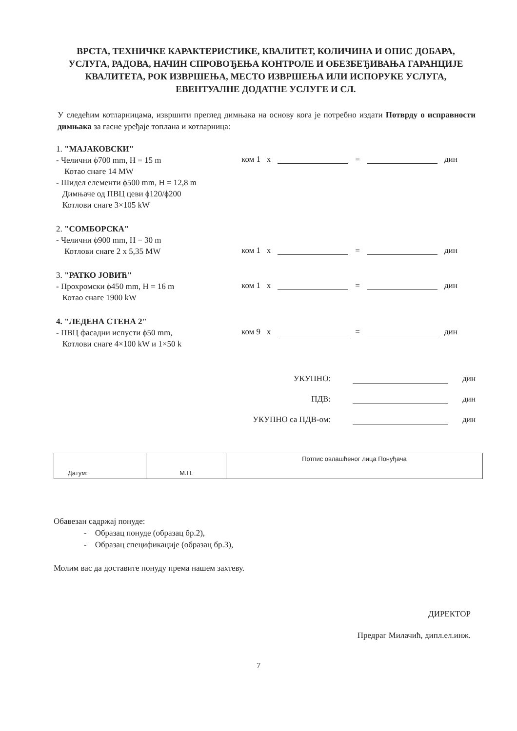ВРСТА, ТЕХНИЧКЕ КАРАКТЕРИСТИКЕ, КВАЛИТЕТ, КОЛИЧИНА И ОПИС ДОБАРА, УСЛУГА, РАДОВА, НАЧИН СПРОВОЂЕЊА КОНТРОЛЕ И ОБЕЗБЕЂИВАЊА ГАРАНЦИЈЕ КВАЛИТЕТА, РОК ИЗВРШЕЊА, МЕСТО ИЗВРШЕЊА ИЛИ ИСПОРУКЕ УСЛУГА, ЕВЕНТУАЛНЕ ДОДАТНЕ УСЛУГЕ И СЛ.
У следећим котларницама, извршити преглед димњака на основу кога је потребно издати Потврду о исправности димњака за гасне уређаје топлана и котларница:
1. "МАЈАКОВСКИ"
- Челични ϕ700 mm, H = 15 m
Котао снаге 14 MW
- Шидел елементи ϕ500 mm, H = 12,8 m
Димњаче од ПВЦ цеви ϕ120/ϕ200
Котлови снаге 3×105 kW
ком 1 x = дин
2. "СОМБОРСКА"
- Челични ϕ900 mm, H = 30 m
Котлови снаге 2 x 5,35 MW
ком 1 x = дин
3. "РАТКО ЈОВИЋ"
- Прохромски ϕ450 mm, H = 16 m
Котао снаге 1900 kW
ком 1 x = дин
4. "ЛЕДЕНА СТЕНА 2"
- ПВЦ фасадни испусти ϕ50 mm,
Котлови снаге 4×100 kW и 1×50 k
ком 9 x = дин
УКУПНО: дин
ПДВ: дин
УКУПНО са ПДВ-ом: дин
| Датум: | М.П. | Потпис овлашћеног лица Понуђача |
Обавезан садржај понуде:
- Образац понуде (образац бр.2),
- Образац спецификације (образац бр.3),
Молим вас да доставите понуду према нашем захтеву.
ДИРЕКТОР
Предраг Милачић, дипл.ел.инж.
7